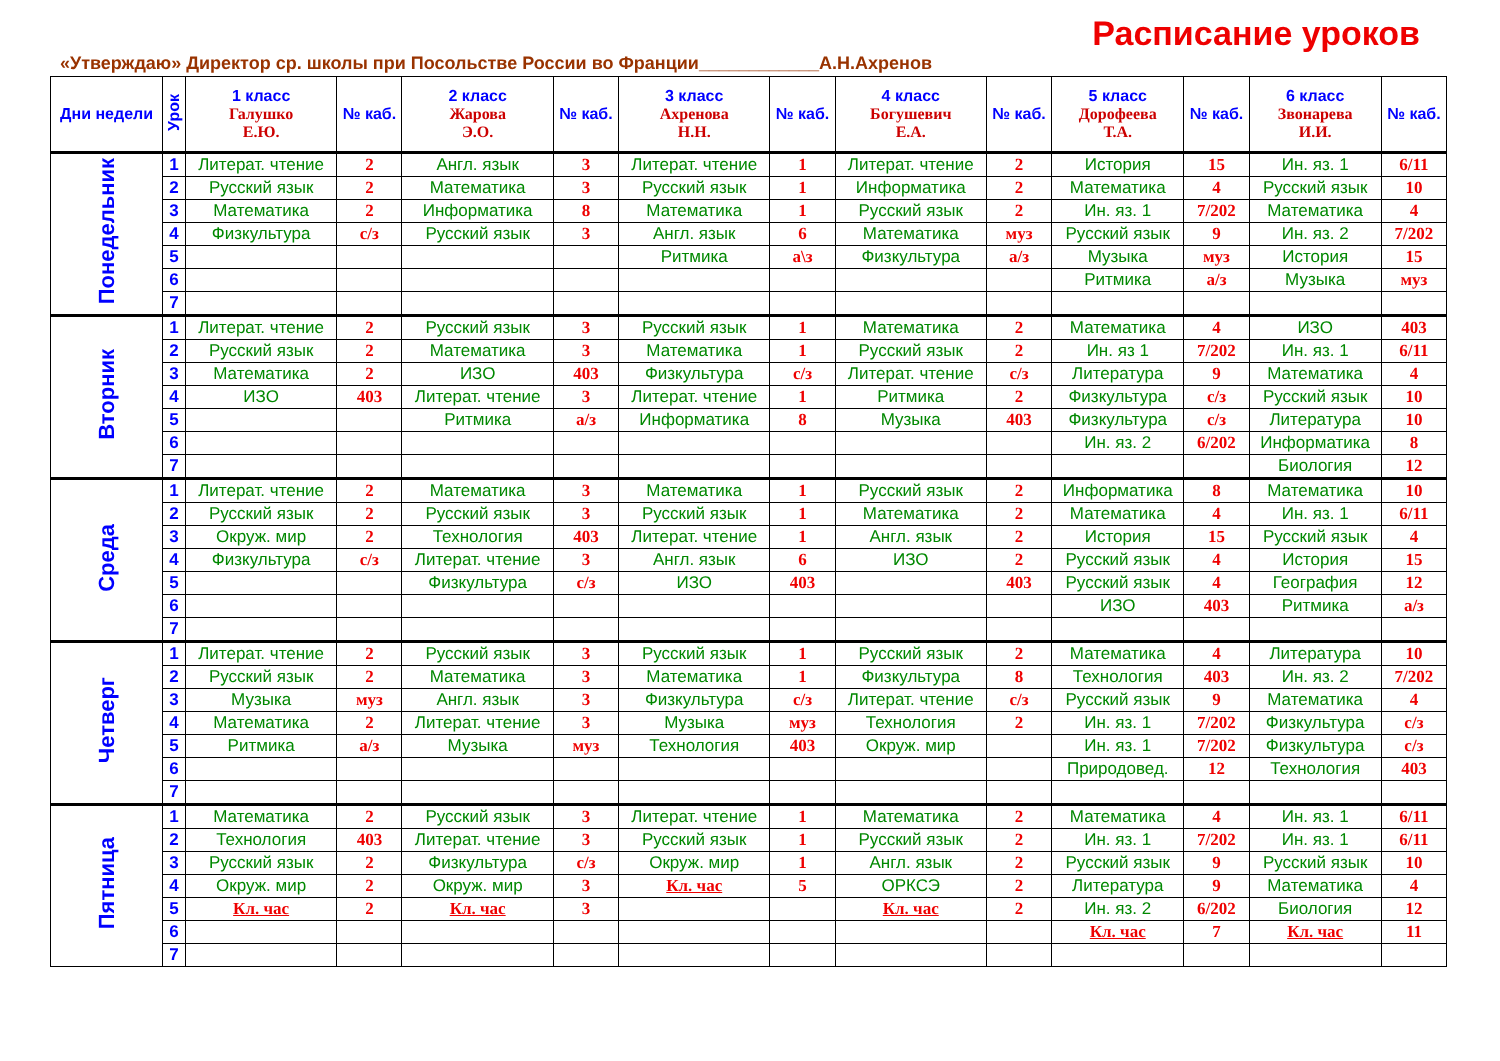Расписание уроков
«Утверждаю» Директор ср. школы при Посольстве России во Франции____________А.Н.Ахренов
| Дни недели | Урок | 1 класс Галушко Е.Ю. | № каб. | 2 класс Жарова Э.О. | № каб. | 3 класс Ахренова Н.Н. | № каб. | 4 класс Богушевич Е.А. | № каб. | 5 класс Дорофеева Т.А. | № каб. | 6 класс Звонарева И.И. | № каб. |
| --- | --- | --- | --- | --- | --- | --- | --- | --- | --- | --- | --- | --- | --- |
| Понедельник | 1 | Литерат. чтение | 2 | Англ. язык | 3 | Литерат. чтение | 1 | Литерат. чтение | 2 | История | 15 | Ин. яз. 1 | 6/11 |
| | 2 | Русский язык | 2 | Математика | 3 | Русский язык | 1 | Информатика | 2 | Математика | 4 | Русский язык | 10 |
| | 3 | Математика | 2 | Информатика | 8 | Математика | 1 | Русский язык | 2 | Ин. яз. 1 | 7/202 | Математика | 4 |
| | 4 | Физкультура | с/з | Русский язык | 3 | Англ. язык | 6 | Математика | муз | Русский язык | 9 | Ин. яз. 2 | 7/202 |
| | 5 | | | | | Ритмика | а\з | Физкультура | а/з | Музыка | муз | История | 15 |
| | 6 | | | | | | | | | Ритмика | а/з | Музыка | муз |
| | 7 | | | | | | | | | | | | |
| Вторник | 1 | Литерат. чтение | 2 | Русский язык | 3 | Русский язык | 1 | Математика | 2 | Математика | 4 | ИЗО | 403 |
| | 2 | Русский язык | 2 | Математика | 3 | Математика | 1 | Русский язык | 2 | Ин. яз 1 | 7/202 | Ин. яз. 1 | 6/11 |
| | 3 | Математика | 2 | ИЗО | 403 | Физкультура | с/з | Литерат. чтение | с/з | Литература | 9 | Математика | 4 |
| | 4 | ИЗО | 403 | Литерат. чтение | 3 | Литерат. чтение | 1 | Ритмика | 2 | Физкультура | с/з | Русский язык | 10 |
| | 5 | | | Ритмика | а/з | Информатика | 8 | Музыка | 403 | Физкультура | с/з | Литература | 10 |
| | 6 | | | | | | | | | Ин. яз. 2 | 6/202 | Информатика | 8 |
| | 7 | | | | | | | | | | | Биология | 12 |
| Среда | 1 | Литерат. чтение | 2 | Математика | 3 | Математика | 1 | Русский язык | 2 | Информатика | 8 | Математика | 10 |
| | 2 | Русский язык | 2 | Русский язык | 3 | Русский язык | 1 | Математика | 2 | Математика | 4 | Ин. яз. 1 | 6/11 |
| | 3 | Окруж. мир | 2 | Технология | 403 | Литерат. чтение | 1 | Англ. язык | 2 | История | 15 | Русский язык | 4 |
| | 4 | Физкультура | с/з | Литерат. чтение | 3 | Англ. язык | 6 | ИЗО | 2 | Русский язык | 4 | История | 15 |
| | 5 | | | Физкультура | с/з | ИЗО | 403 | | 403 | Русский язык | 4 | География | 12 |
| | 6 | | | | | | | | | ИЗО | 403 | Ритмика | а/з |
| | 7 | | | | | | | | | | | | |
| Четверг | 1 | Литерат. чтение | 2 | Русский язык | 3 | Русский язык | 1 | Русский язык | 2 | Математика | 4 | Литература | 10 |
| | 2 | Русский язык | 2 | Математика | 3 | Математика | 1 | Физкультура | 8 | Технология | 403 | Ин. яз. 2 | 7/202 |
| | 3 | Музыка | муз | Англ. язык | 3 | Физкультура | с/з | Литерат. чтение | с/з | Русский язык | 9 | Математика | 4 |
| | 4 | Математика | 2 | Литерат. чтение | 3 | Музыка | муз | Технология | 2 | Ин. яз. 1 | 7/202 | Физкультура | с/з |
| | 5 | Ритмика | а/з | Музыка | муз | Технология | 403 | Окруж. мир | | Ин. яз. 1 | 7/202 | Физкультура | с/з |
| | 6 | | | | | | | | | Природовед. | 12 | Технология | 403 |
| | 7 | | | | | | | | | | | | |
| Пятница | 1 | Математика | 2 | Русский язык | 3 | Литерат. чтение | 1 | Математика | 2 | Математика | 4 | Ин. яз. 1 | 6/11 |
| | 2 | Технология | 403 | Литерат. чтение | 3 | Русский язык | 1 | Русский язык | 2 | Ин. яз. 1 | 7/202 | Ин. яз. 1 | 6/11 |
| | 3 | Русский язык | 2 | Физкультура | с/з | Окруж. мир | 1 | Англ. язык | 2 | Русский язык | 9 | Русский язык | 10 |
| | 4 | Окруж. мир | 2 | Окруж. мир | 3 | Кл. час | 5 | ОРКСЭ | 2 | Литература | 9 | Математика | 4 |
| | 5 | Кл. час | 2 | Кл. час | 3 | | | Кл. час | 2 | Ин. яз. 2 | 6/202 | Биология | 12 |
| | 6 | | | | | | | | | Кл. час | 7 | Кл. час | 11 |
| | 7 | | | | | | | | | | | | |